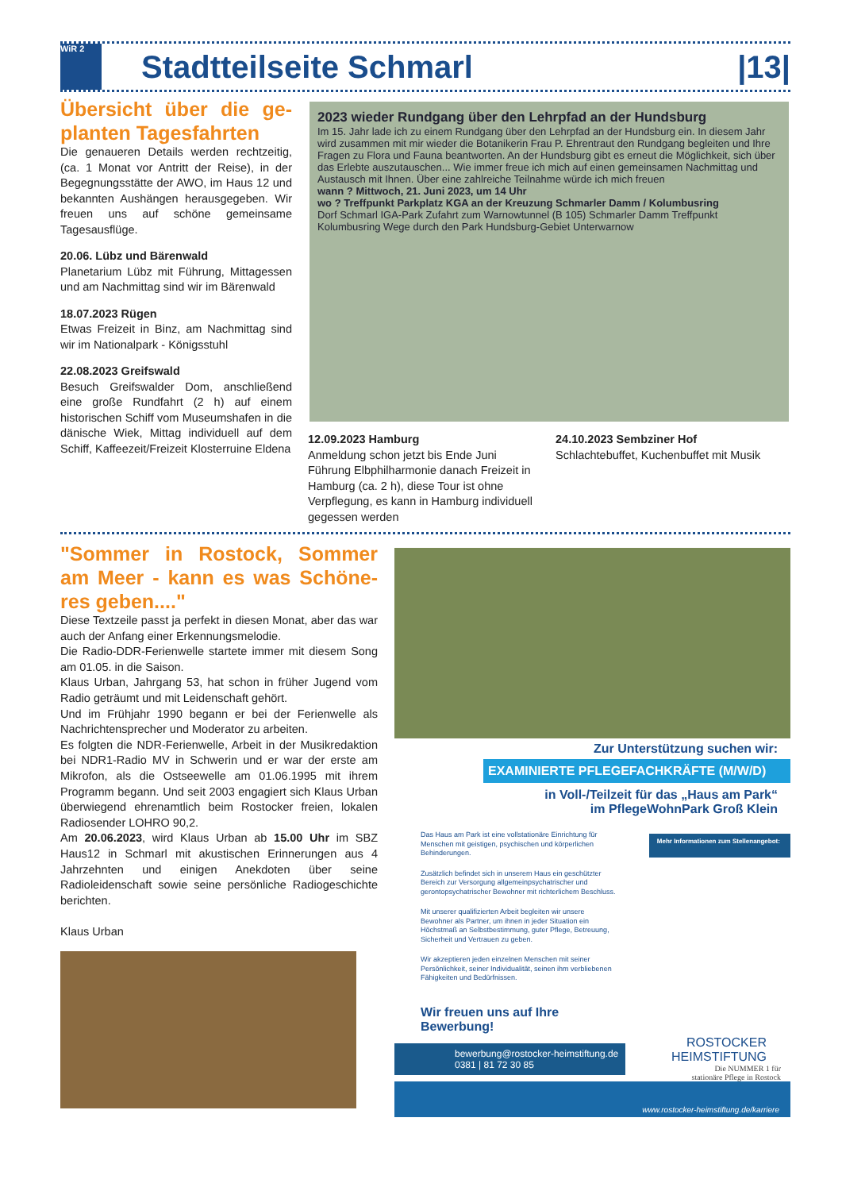WiR 2
Stadtteilseite Schmarl |13|
Übersicht über die ge-planten Tagesfahrten
Die genaueren Details werden rechtzeitig, (ca. 1 Monat vor Antritt der Reise), in der Begegnungsstätte der AWO, im Haus 12 und bekannten Aushängen herausgegeben. Wir freuen uns auf schöne gemeinsame Tagesausflüge.
20.06. Lübz und Bärenwald
Planetarium Lübz mit Führung, Mittagessen und am Nachmittag sind wir im Bärenwald
18.07.2023 Rügen
Etwas Freizeit in Binz, am Nachmittag sind wir im Nationalpark - Königsstuhl
22.08.2023 Greifswald
Besuch Greifswalder Dom, anschließend eine große Rundfahrt (2 h) auf einem historischen Schiff vom Museumshafen in die dänische Wiek, Mittag individuell auf dem Schiff, Kaffeezeit/Freizeit Klosterruine Eldena
2023 wieder Rundgang über den Lehrpfad an der Hundsburg
Im 15. Jahr lade ich zu einem Rundgang über den Lehrpfad an der Hundsburg ein. In diesem Jahr wird zusammen mit mir wieder die Botanikerin Frau P. Ehrentraut den Rundgang begleiten und Ihre Fragen zu Flora und Fauna beantworten. An der Hundsburg gibt es erneut die Möglichkeit, sich über das Erlebte auszutauschen... Wie immer freue ich mich auf einen gemeinsamen Nachmittag und Austausch mit Ihnen. Über eine zahlreiche Teilnahme würde ich mich freuen
wann ? Mittwoch, 21. Juni 2023, um 14 Uhr
wo ? Treffpunkt Parkplatz KGA an der Kreuzung Schmarler Damm / Kolumbusring
Dorf Schmarl IGA-Park Zufahrt zum Warnowtunnel (B 105) Schmarler Damm Treffpunkt Kolumbusring Wege durch den Park Hundsburg-Gebiet Unterwarnow
12.09.2023 Hamburg
Anmeldung schon jetzt bis Ende Juni Führung Elbphilharmonie danach Freizeit in Hamburg (ca. 2 h), diese Tour ist ohne Verpflegung, es kann in Hamburg individuell gegessen werden
24.10.2023 Sembziner Hof
Schlachtebuffet, Kuchenbuffet mit Musik
"Sommer in Rostock, Sommer am Meer - kann es was Schöne-res geben...."
Diese Textzeile passt ja perfekt in diesen Monat, aber das war auch der Anfang einer Erkennungsmelodie.
Die Radio-DDR-Ferienwelle startete immer mit diesem Song am 01.05. in die Saison.
Klaus Urban, Jahrgang 53, hat schon in früher Jugend vom Radio geträumt und mit Leidenschaft gehört.
Und im Frühjahr 1990 begann er bei der Ferienwelle als Nachrichtensprecher und Moderator zu arbeiten.
Es folgten die NDR-Ferienwelle, Arbeit in der Musikredaktion bei NDR1-Radio MV in Schwerin und er war der erste am Mikrofon, als die Ostseewelle am 01.06.1995 mit ihrem Programm begann. Und seit 2003 engagiert sich Klaus Urban überwiegend ehrenamtlich beim Rostocker freien, lokalen Radiosender LOHRO 90,2.
Am 20.06.2023, wird Klaus Urban ab 15.00 Uhr im SBZ Haus12 in Schmarl mit akustischen Erinnerungen aus 4 Jahrzehnten und einigen Anekdoten über seine Radioleidenschaft sowie seine persönliche Radiogeschichte berichten.
Klaus Urban
Zur Unterstützung suchen wir:
EXAMINIERTE PFLEGEFACHKRÄFTE (M/W/D)
in Voll-/Teilzeit für das „Haus am Park“
im PflegeWohnPark Groß Klein
Das Haus am Park ist eine vollstationäre Einrichtung für Menschen mit geistigen, psychischen und körperlichen Behinderungen.
Zusätzlich befindet sich in unserem Haus ein geschützter Bereich zur Versorgung allgemeinpsychatrischer und gerontopsychatrischer Bewohner mit richterlichem Beschluss.
Mit unserer qualifizierten Arbeit begleiten wir unsere Bewohner als Partner, um ihnen in jeder Situation ein Höchstmaß an Selbstbestimmung, guter Pflege, Betreuung, Sicherheit und Vertrauen zu geben.
Wir akzeptieren jeden einzelnen Menschen mit seiner Persönlichkeit, seiner Individualität, seinen ihm verbliebenen Fähigkeiten und Bedürfnissen.
Mehr Informationen zum Stellenangebot:
Wir freuen uns auf Ihre
Bewerbung!
bewerbung@rostocker-heimstiftung.de
0381 | 81 72 30 85
ROSTOCKER
HEIMSTIFTUNG
Die NUMMER 1 für
stationäre Pflege in Rostock
www.rostocker-heimstiftung.de/karriere